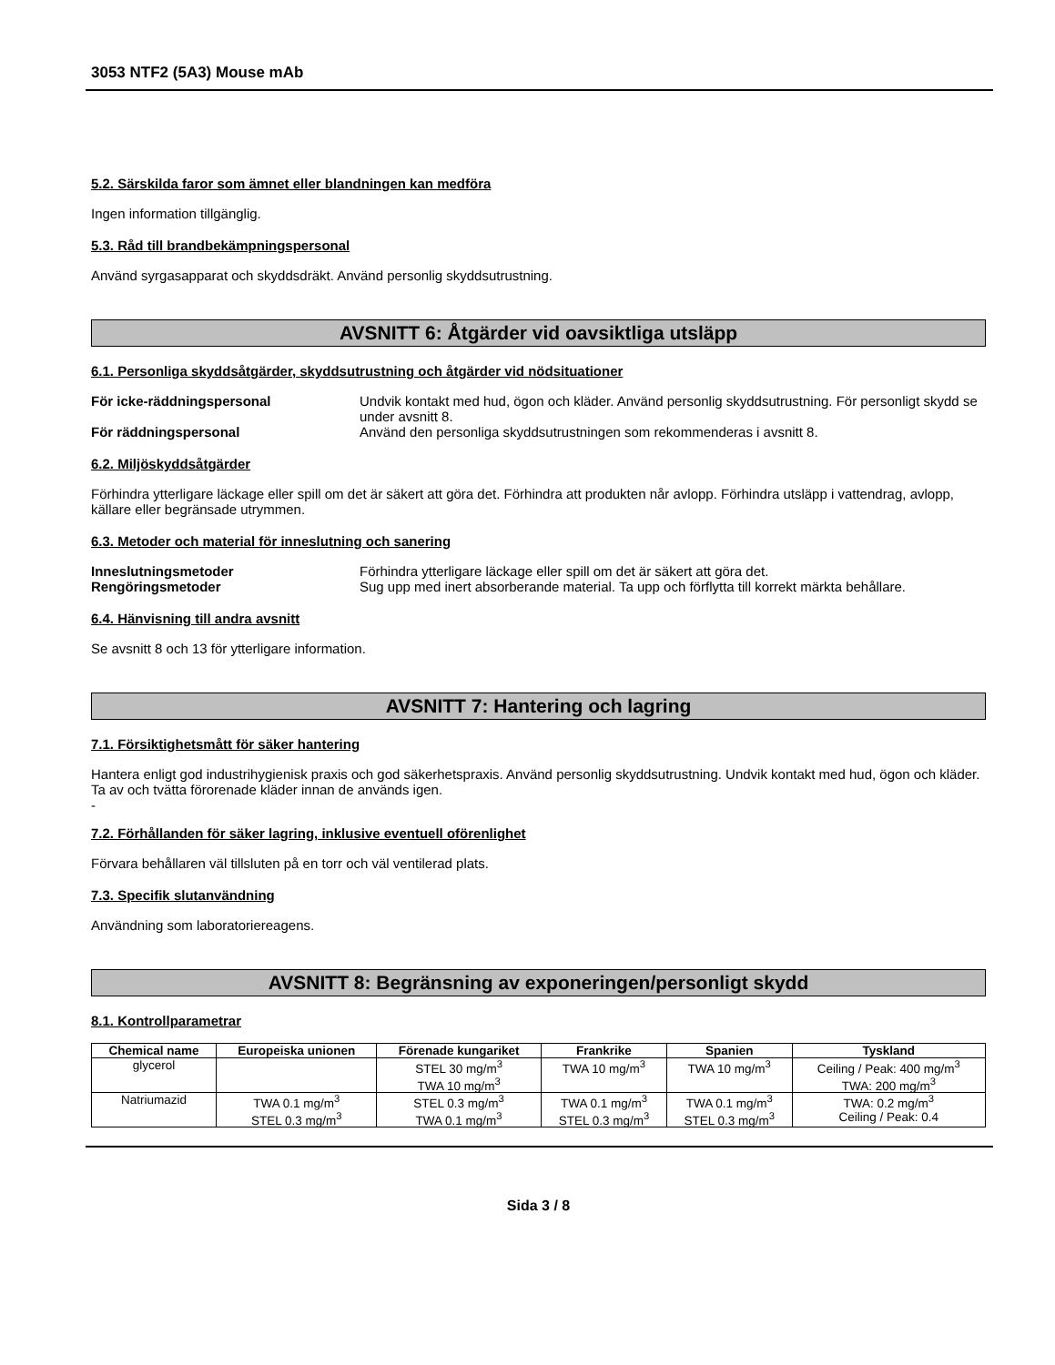3053 NTF2 (5A3) Mouse mAb
5.2. Särskilda faror som ämnet eller blandningen kan medföra
Ingen information tillgänglig.
5.3. Råd till brandbekämpningspersonal
Använd syrgasapparat och skyddsdräkt. Använd personlig skyddsutrustning.
AVSNITT 6: Åtgärder vid oavsiktliga utsläpp
6.1. Personliga skyddsåtgärder, skyddsutrustning och åtgärder vid nödsituationer
För icke-räddningspersonal Undvik kontakt med hud, ögon och kläder. Använd personlig skyddsutrustning. För personligt skydd se under avsnitt 8.
För räddningspersonal Använd den personliga skyddsutrustningen som rekommenderas i avsnitt 8.
6.2. Miljöskyddsåtgärder
Förhindra ytterligare läckage eller spill om det är säkert att göra det. Förhindra att produkten når avlopp. Förhindra utsläpp i vattendrag, avlopp, källare eller begränsade utrymmen.
6.3. Metoder och material för inneslutning och sanering
Inneslutningsmetoder Förhindra ytterligare läckage eller spill om det är säkert att göra det.
Rengöringsmetoder Sug upp med inert absorberande material. Ta upp och förflytta till korrekt märkta behållare.
6.4. Hänvisning till andra avsnitt
Se avsnitt 8 och 13 för ytterligare information.
AVSNITT 7: Hantering och lagring
7.1. Försiktighetsmått för säker hantering
Hantera enligt god industrihygienisk praxis och god säkerhetspraxis. Använd personlig skyddsutrustning. Undvik kontakt med hud, ögon och kläder. Ta av och tvätta förorenade kläder innan de används igen.
-
7.2. Förhållanden för säker lagring, inklusive eventuell oförenlighet
Förvara behållaren väl tillsluten på en torr och väl ventilerad plats.
7.3. Specifik slutanvändning
Användning som laboratoriereagens.
AVSNITT 8: Begränsning av exponeringen/personligt skydd
8.1. Kontrollparametrar
| Chemical name | Europeiska unionen | Förenade kungariket | Frankrike | Spanien | Tyskland |
| --- | --- | --- | --- | --- | --- |
| glycerol | | STEL 30 mg/m<sup>3</sup> TWA 10 mg/m<sup>3</sup> | TWA 10 mg/m<sup>3</sup> | TWA 10 mg/m<sup>3</sup> | Ceiling / Peak: 400 mg/m<sup>3</sup> TWA: 200 mg/m<sup>3</sup> |
| Natriumazid | TWA 0.1 mg/m<sup>3</sup> STEL 0.3 mg/m<sup>3</sup> | STEL 0.3 mg/m<sup>3</sup> TWA 0.1 mg/m<sup>3</sup> | TWA 0.1 mg/m<sup>3</sup> STEL 0.3 mg/m<sup>3</sup> | TWA 0.1 mg/m<sup>3</sup> STEL 0.3 mg/m<sup>3</sup> | TWA: 0.2 mg/m<sup>3</sup> Ceiling / Peak: 0.4 |
Sida 3 / 8